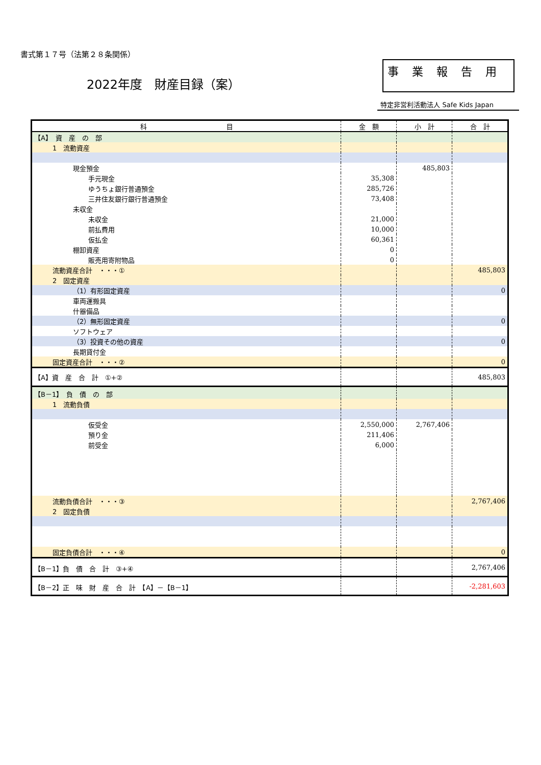書式第１７号（法第２８条関係）
2022年度　財産目録（案）
事業報告用
特定非営利活動法人 Safe Kids Japan
| 科 目 | 金 額 | 小 計 | 合 計 |
| 【A】 資 産 の 部 | | | |
| 1 流動資産 | | | |
| 現金預金 | | 485,803 | |
| 手元現金 | 35,308 | | |
| ゆうちょ銀行普通預金 | 285,726 | | |
| 三井住友銀行銀行普通預金 | 73,408 | | |
| 未収金 | | | |
| 未収金 | 21,000 | | |
| 前払費用 | 10,000 | | |
| 仮払金 | 60,361 | | |
| 棚卸資産 | 0 | | |
| 販売用寄附物品 | 0 | | |
| 流動資産合計 ・・・① | | | 485,803 |
| 2 固定資産 | | | |
| （1）有形固定資産 | | | 0 |
| 車両運搬具 | | | |
| 什器備品 | | | |
| （2）無形固定資産 | | | 0 |
| ソフトウェア | | | |
| （3）投資その他の資産 | | | 0 |
| 長期貸付金 | | | |
| 固定資産合計 ・・・② | | | 0 |
| 【A】資 産 合 計 ①+② | | | 485,803 |
| 【B－1】 負 債 の 部 | | | |
| 1 流動負債 | | | |
| 仮受金 | 2,550,000 | 2,767,406 | |
| 預り金 | 211,406 | | |
| 前受金 | 6,000 | | |
| 流動負債合計 ・・・③ | | | 2,767,406 |
| 2 固定負債 | | | |
| 固定負債合計 ・・・④ | | | 0 |
| 【B－1】負 債 合 計 ③+④ | | | 2,767,406 |
| 【B－2】正 味 財 産 合 計 【A】－【B－1】 | | | -2,281,603 |